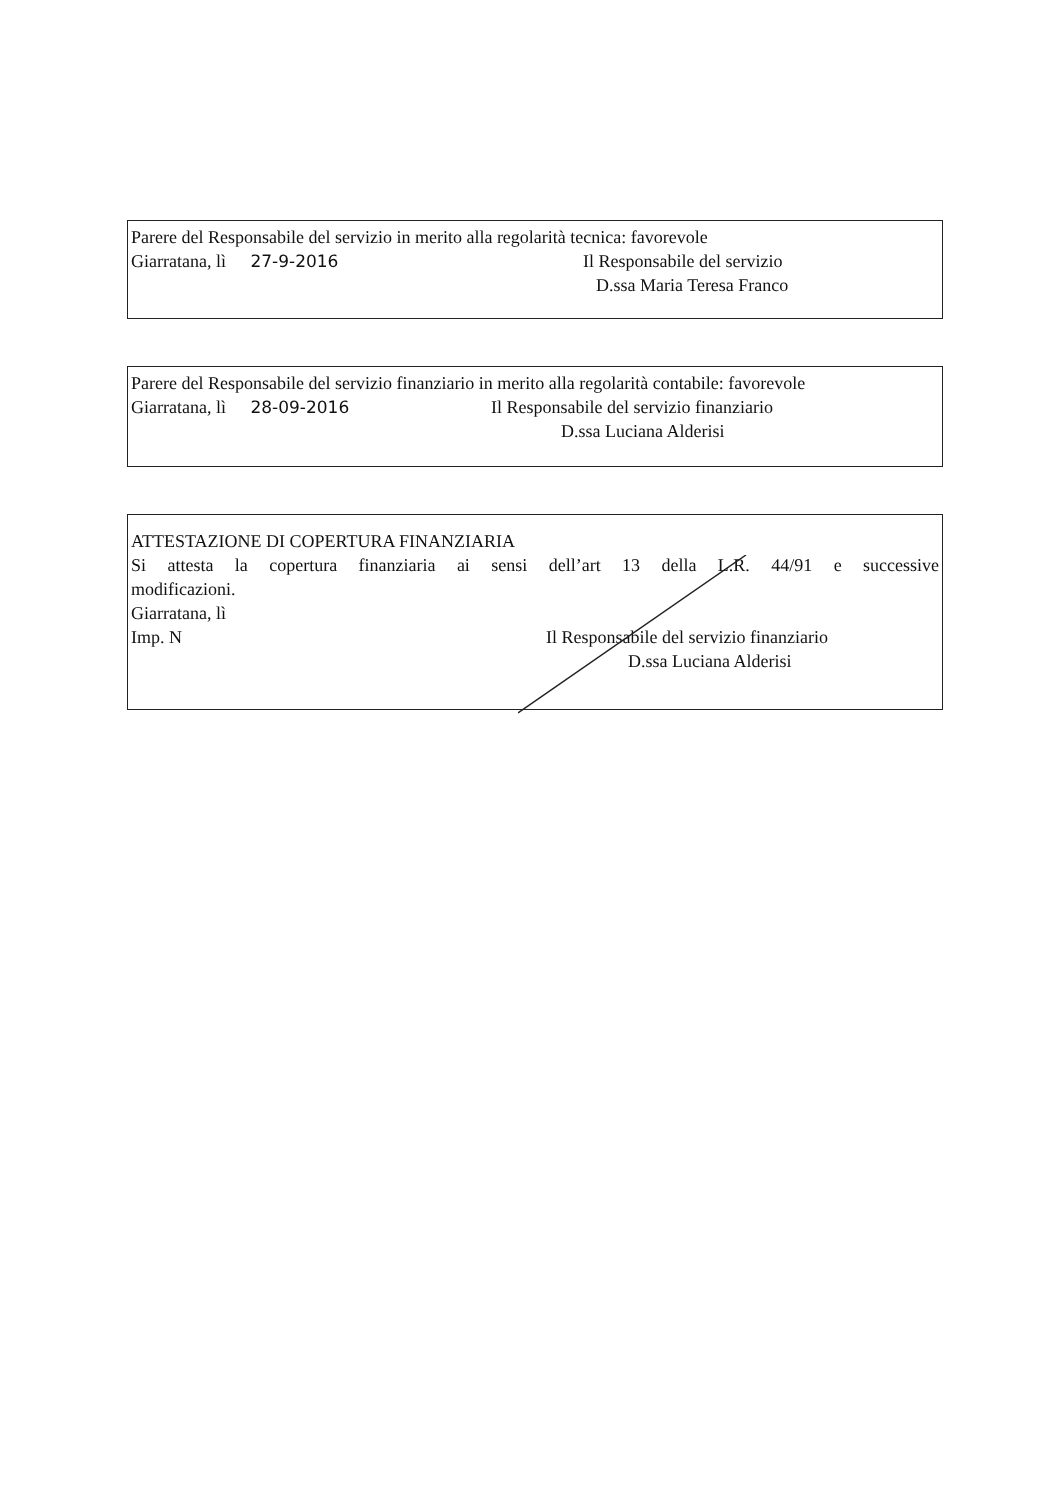Parere del Responsabile del servizio in merito alla regolarità tecnica: favorevole
Giarratana, lì 27-9-2016 Il Responsabile del servizio
D.ssa Maria Teresa Franco
Parere del Responsabile del servizio finanziario in merito alla regolarità contabile: favorevole
Giarratana, lì 28-09-2016 Il Responsabile del servizio finanziario
D.ssa Luciana Alderisi
ATTESTAZIONE DI COPERTURA FINANZIARIA
Si attesta la copertura finanziaria ai sensi dell’art 13 della L.R. 44/91 e successive
modificazioni.
Giarratana, lì
Imp. N Il Responsabile del servizio finanziario
D.ssa Luciana Alderisi